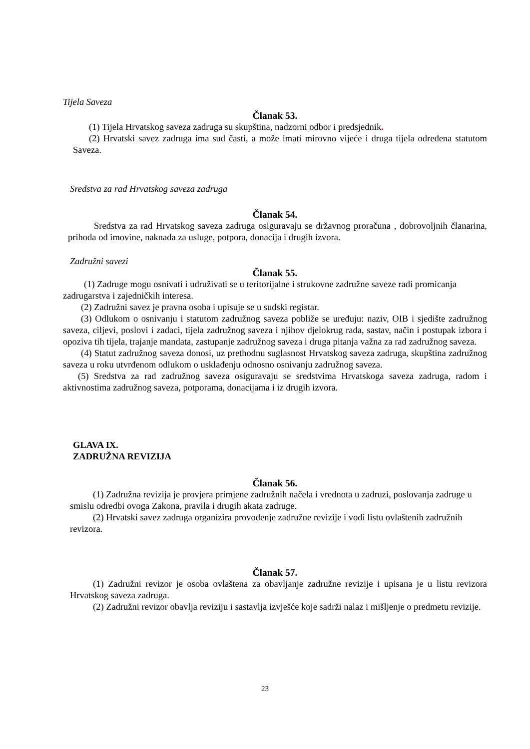Tijela Saveza
Članak 53.
(1) Tijela Hrvatskog saveza zadruga su skupština, nadzorni odbor i predsjednik.
(2) Hrvatski savez zadruga ima sud časti, a može imati mirovno vijeće i druga tijela određena statutom Saveza.
Sredstva za rad Hrvatskog saveza zadruga
Članak 54.
Sredstva za rad Hrvatskog saveza zadruga osiguravaju se državnog proračuna , dobrovoljnih članarina, prihoda od imovine, naknada za usluge, potpora, donacija i drugih izvora.
Zadružni savezi
Članak 55.
(1) Zadruge mogu osnivati i udruživati se u teritorijalne i strukovne zadružne saveze radi promicanja zadrugarstva i zajedničkih interesa.
(2) Zadružni savez je pravna osoba i upisuje se u sudski registar.
(3) Odlukom o osnivanju i statutom zadružnog saveza pobliže se uređuju: naziv, OIB i sjedište zadružnog saveza, ciljevi, poslovi i zadaci, tijela zadružnog saveza i njihov djelokrug rada, sastav, način i postupak izbora i opoziva tih tijela, trajanje mandata, zastupanje zadružnog saveza i druga pitanja važna za rad zadružnog saveza.
(4) Statut zadružnog saveza donosi, uz prethodnu suglasnost Hrvatskog saveza zadruga, skupština zadružnog saveza u roku utvrđenom odlukom o usklađenju odnosno osnivanju zadružnog saveza.
(5) Sredstva za rad zadružnog saveza osiguravaju se sredstvima Hrvatskoga saveza zadruga, radom i aktivnostima zadružnog saveza, potporama, donacijama i iz drugih izvora.
GLAVA IX.
ZADRUŽNA REVIZIJA
Članak 56.
(1) Zadružna revizija je provjera primjene zadružnih načela i vrednota u zadruzi, poslovanja zadruge u smislu odredbi ovoga Zakona, pravila i drugih akata zadruge.
(2) Hrvatski savez zadruga organizira provođenje zadružne revizije i vodi listu ovlaštenih zadružnih revizora.
Članak 57.
(1) Zadružni revizor je osoba ovlaštena za obavljanje zadružne revizije i upisana je u listu revizora Hrvatskog saveza zadruga.
(2) Zadružni revizor obavlja reviziju i sastavlja izvješće koje sadrži nalaz i mišljenje o predmetu revizije.
23